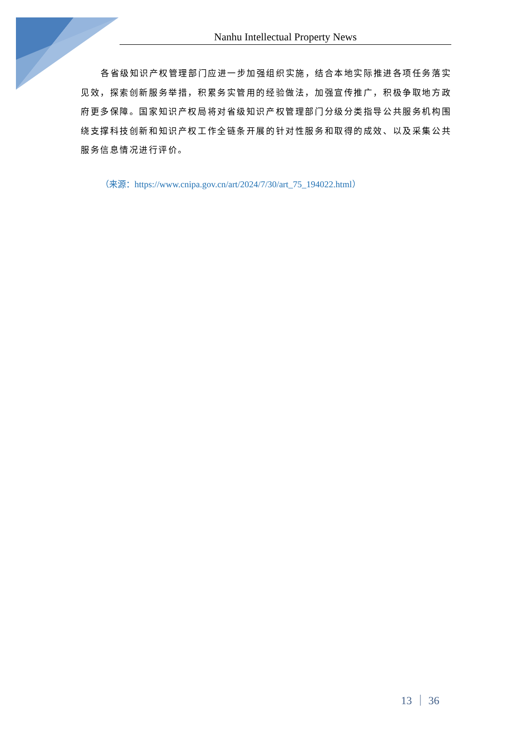Nanhu Intellectual Property News
各省级知识产权管理部门应进一步加强组织实施，结合本地实际推进各项任务落实见效，探索创新服务举措，积累务实管用的经验做法，加强宣传推广，积极争取地方政府更多保障。国家知识产权局将对省级知识产权管理部门分级分类指导公共服务机构围绕支撑科技创新和知识产权工作全链条开展的针对性服务和取得的成效、以及采集公共服务信息情况进行评价。
（来源：https://www.cnipa.gov.cn/art/2024/7/30/art_75_194022.html）
13 ｜ 36